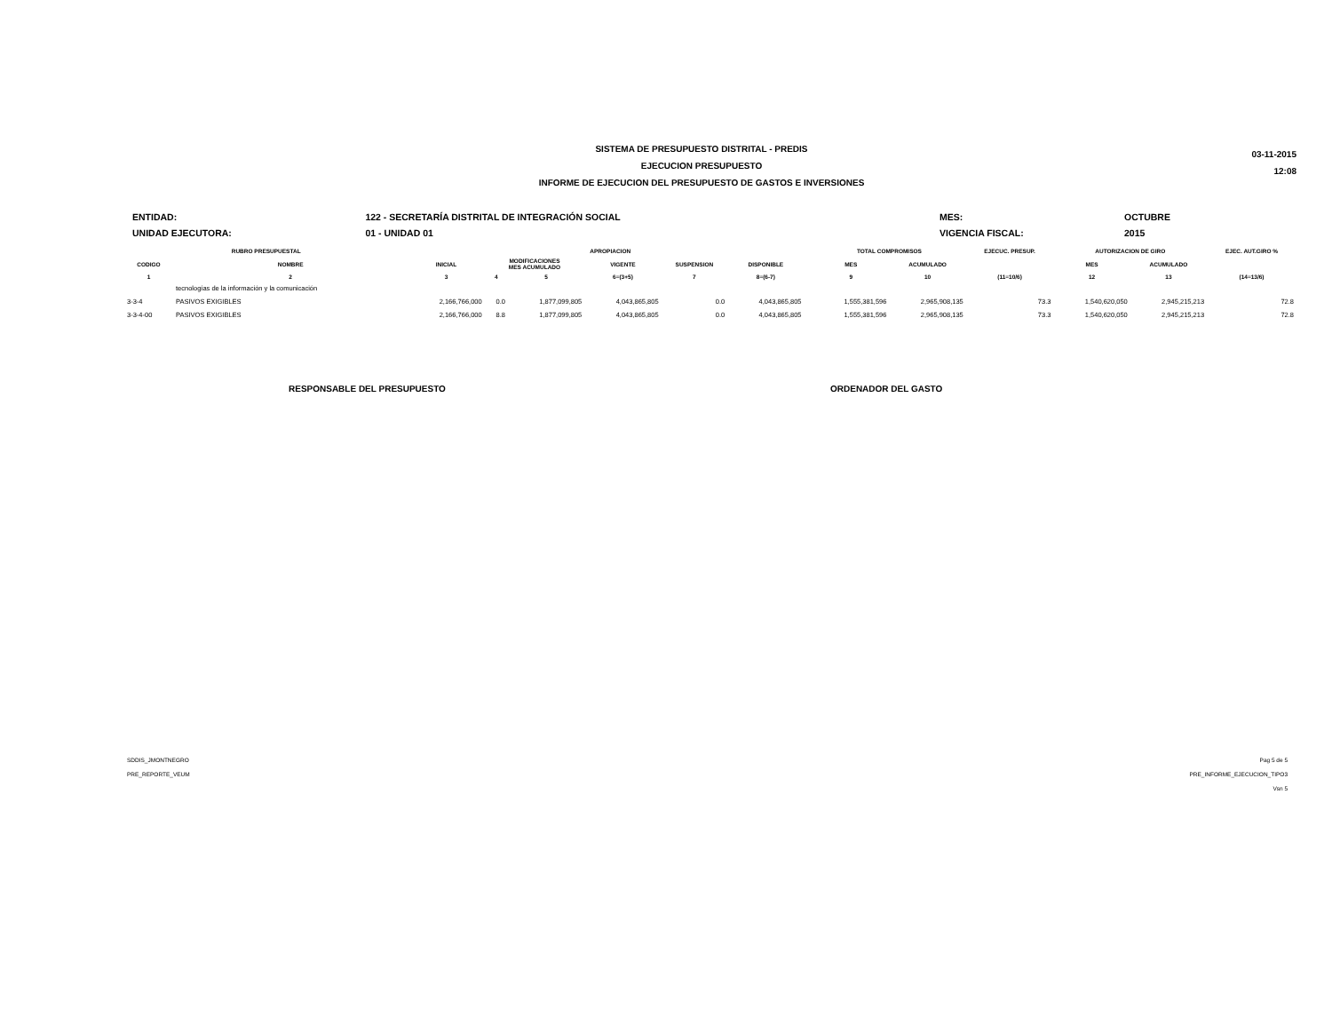SISTEMA DE PRESUPUESTO DISTRITAL - PREDIS
EJECUCION PRESUPUESTO
INFORME DE EJECUCION DEL PRESUPUESTO DE GASTOS E INVERSIONES
03-11-2015
12:08
| ENTIDAD: | 122 - SECRETARÍA DISTRITAL DE INTEGRACIÓN SOCIAL | MES: | OCTUBRE |
| UNIDAD EJECUTORA: | 01 - UNIDAD 01 | VIGENCIA FISCAL: | 2015 |
| RUBRO PRESUPUESTAL | | APROPIACION | | | | | | | TOTAL COMPROMISOS | | EJECUC. PRESUP. | AUTORIZACION DE GIRO | | EJEC. AUT.GIRO % |
| --- | --- | --- | --- | --- | --- | --- | --- | --- | --- | --- | --- | --- | --- | --- |
| CODIGO | NOMBRE | INICIAL | MODIFICACIONES MES ACUMULADO | | VIGENTE | SUSPENSION | DISPONIBLE | | MES | ACUMULADO | | MES | ACUMULADO | |
| 1 | 2 | 3 | 4 | 5 | 6=(3+5) | 7 | 8=(6-7) | | 9 | 10 | (11=10/6) | 12 | 13 | (14=13/6) |
| | tecnologías de la información y la comunicación | | | | | | | | | | | | | |
| 3-3-4 | PASIVOS EXIGIBLES | 2,166,766,000 | 0.0 | 1,877,099,805 | 4,043,865,805 | 0.0 | 4,043,865,805 | | 1,555,381,596 | 2,965,908,135 | 73.3 | 1,540,620,050 | 2,945,215,213 | 72.8 |
| 3-3-4-00 | PASIVOS EXIGIBLES | 2,166,766,000 | 8.8 | 1,877,099,805 | 4,043,865,805 | 0.0 | 4,043,865,805 | | 1,555,381,596 | 2,965,908,135 | 73.3 | 1,540,620,050 | 2,945,215,213 | 72.8 |
RESPONSABLE DEL PRESUPUESTO ORDENADOR DEL GASTO
SDDIS_JMONTNEGRO
PRE_REPORTE_VEUM
Pag 5 de 5
PRE_INFORME_EJECUCION_TIPO3
Vsn 5